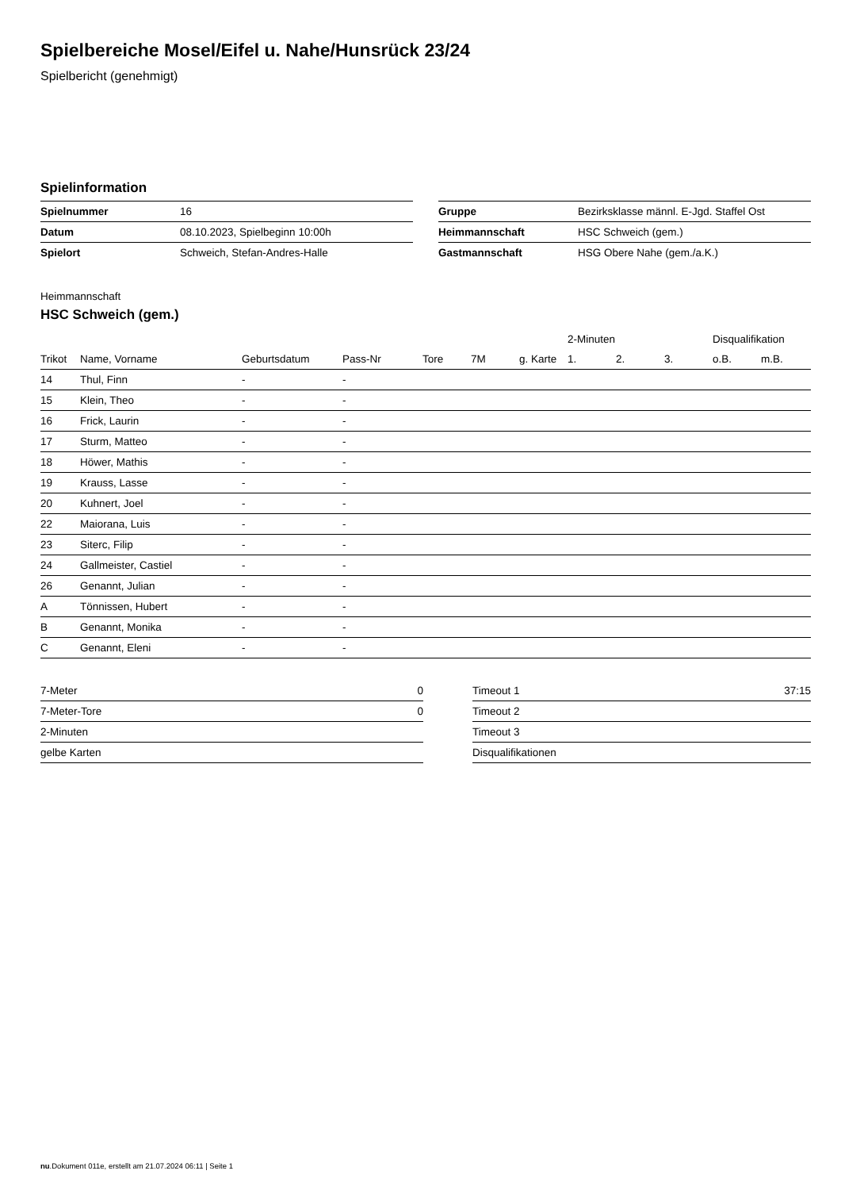Spielbereiche Mosel/Eifel u. Nahe/Hunsrück 23/24
Spielbericht (genehmigt)
Spielinformation
| Spielnummer | 16 |
| Datum | 08.10.2023, Spielbeginn 10:00h |
| Spielort | Schweich, Stefan-Andres-Halle |
| Gruppe | Bezirksklasse männl. E-Jgd. Staffel Ost |
| Heimmannschaft | HSC Schweich (gem.) |
| Gastmannschaft | HSG Obere Nahe (gem./a.K.) |
Heimmannschaft
HSC Schweich (gem.)
| | | | | | | | 2-Minuten | | | Disqualifikation | |
| --- | --- | --- | --- | --- | --- | --- | --- | --- | --- | --- | --- |
| Trikot | Name, Vorname | Geburtsdatum | Pass-Nr | Tore | 7M | g. Karte | 1. | 2. | 3. | o.B. | m.B. |
| 14 | Thul, Finn | - | - | | | | | | | | |
| 15 | Klein, Theo | - | - | | | | | | | | |
| 16 | Frick, Laurin | - | - | | | | | | | | |
| 17 | Sturm, Matteo | - | - | | | | | | | | |
| 18 | Höwer, Mathis | - | - | | | | | | | | |
| 19 | Krauss, Lasse | - | - | | | | | | | | |
| 20 | Kuhnert, Joel | - | - | | | | | | | | |
| 22 | Maiorana, Luis | - | - | | | | | | | | |
| 23 | Siterc, Filip | - | - | | | | | | | | |
| 24 | Gallmeister, Castiel | - | - | | | | | | | | |
| 26 | Genannt, Julian | - | - | | | | | | | | |
| A | Tönnissen, Hubert | - | - | | | | | | | | |
| B | Genannt, Monika | - | - | | | | | | | | |
| C | Genannt, Eleni | - | - | | | | | | | | |
| 7-Meter | 0 |
| 7-Meter-Tore | 0 |
| 2-Minuten | |
| gelbe Karten | |
| Timeout 1 | 37:15 |
| Timeout 2 | |
| Timeout 3 | |
| Disqualifikationen | |
nu.Dokument 011e, erstellt am 21.07.2024 06:11 | Seite 1